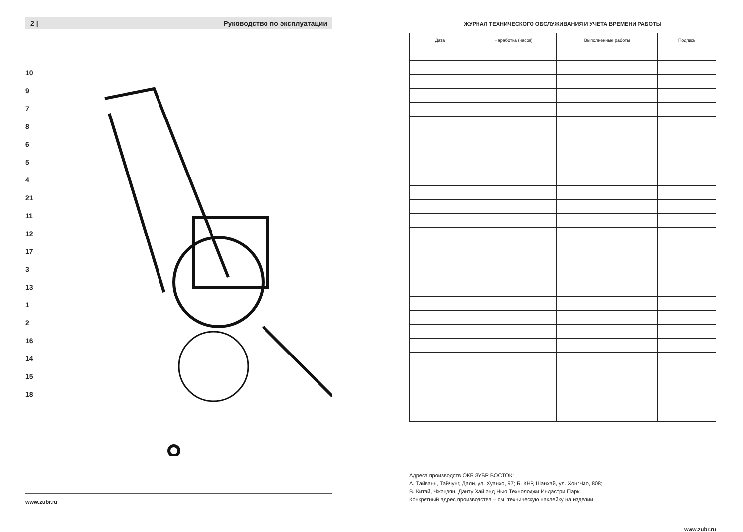2 | Руководство по эксплуатации
10
9
7
8
6
5
4
21
11
12
17
3
13
1
2
16
14
15
18
www.zubr.ru
ЖУРНАЛ ТЕХНИЧЕСКОГО ОБСЛУЖИВАНИЯ И УЧЕТА ВРЕМЕНИ РАБОТЫ
| Дата | Наработка (часов) | Выполненные работы | Подпись |
| --- | --- | --- | --- |
Адреса производств ОКБ ЗУБР ВОСТОК:
А. Тайвань, Тайчунг, Дали, ул. Хуанхо, 97; Б. КНР, Шанхай, ул. ХонгЧао, 808;
В. Китай, Чжэцзян, Данту Хай энд Нью Технолоджи Индастри Парк.
Конкретный адрес производства – см. техническую наклейку на изделии.
www.zubr.ru